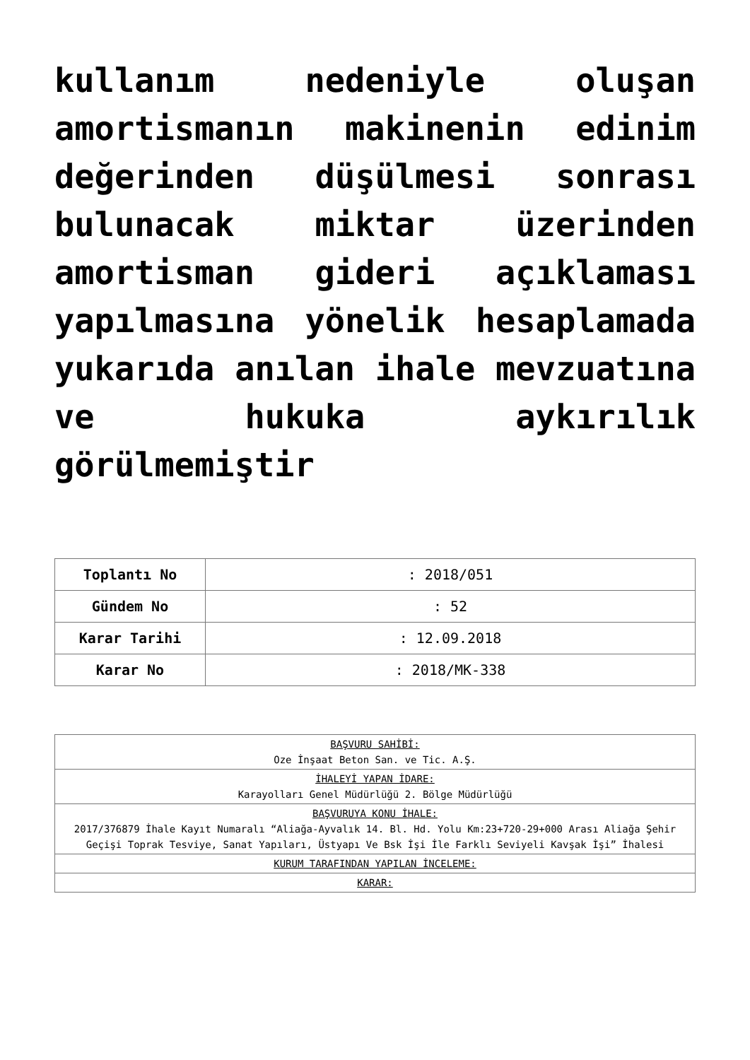kullanım nedeniyle oluşan amortismanın makinenin edinim değerinden düşülmesi sonrası bulunacak miktar üzerinden amortisman gideri açıklaması yapılmasına yönelik hesaplamada yukarıda anılan ihale mevzuatına ve hukuka aykırılık görülmemiştir
| Toplantı No | : 2018/051 |
| Gündem No | : 52 |
| Karar Tarihi | : 12.09.2018 |
| Karar No | : 2018/MK-338 |
| BAŞVURU SAHİBİ: Oze İnşaat Beton San. ve Tic. A.Ş. |
| İHALEYİ YAPAN İDARE: Karayolları Genel Müdürlüğü 2. Bölge Müdürlüğü |
| BAŞVURUYA KONU İHALE: 2017/376879 İhale Kayıt Numaralı “Aliağa-Ayvalık 14. Bl. Hd. Yolu Km:23+720-29+000 Arası Aliağa Şehir Geçişi Toprak Tesviye, Sanat Yapıları, Üstyapı Ve Bsk İşi İle Farklı Seviyeli Kavşak İşi” İhalesi |
| KURUM TARAFINDAN YAPILAN İNCELEME: |
| KARAR: |